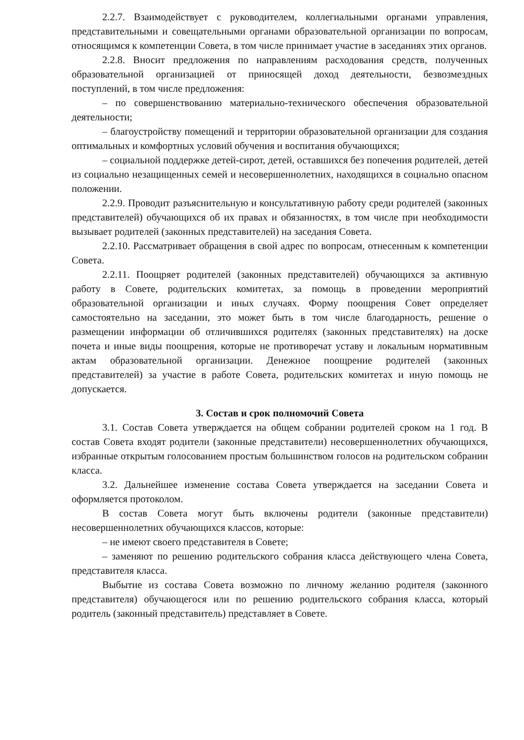2.2.7. Взаимодействует с руководителем, коллегиальными органами управления, представительными и совещательными органами образовательной организации по вопросам, относящимся к компетенции Совета, в том числе принимает участие в заседаниях этих органов.
2.2.8. Вносит предложения по направлениям расходования средств, полученных образовательной организацией от приносящей доход деятельности, безвозмездных поступлений, в том числе предложения:
– по совершенствованию материально-технического обеспечения образовательной деятельности;
– благоустройству помещений и территории образовательной организации для создания оптимальных и комфортных условий обучения и воспитания обучающихся;
– социальной поддержке детей-сирот, детей, оставшихся без попечения родителей, детей из социально незащищенных семей и несовершеннолетних, находящихся в социально опасном положении.
2.2.9. Проводит разъяснительную и консультативную работу среди родителей (законных представителей) обучающихся об их правах и обязанностях, в том числе при необходимости вызывает родителей (законных представителей) на заседания Совета.
2.2.10. Рассматривает обращения в свой адрес по вопросам, отнесенным к компетенции Совета.
2.2.11. Поощряет родителей (законных представителей) обучающихся за активную работу в Совете, родительских комитетах, за помощь в проведении мероприятий образовательной организации и иных случаях. Форму поощрения Совет определяет самостоятельно на заседании, это может быть в том числе благодарность, решение о размещении информации об отличившихся родителях (законных представителях) на доске почета и иные виды поощрения, которые не противоречат уставу и локальным нормативным актам образовательной организации. Денежное поощрение родителей (законных представителей) за участие в работе Совета, родительских комитетах и иную помощь не допускается.
3. Состав и срок полномочий Совета
3.1. Состав Совета утверждается на общем собрании родителей сроком на 1 год. В состав Совета входят родители (законные представители) несовершеннолетних обучающихся, избранные открытым голосованием простым большинством голосов на родительском собрании класса.
3.2. Дальнейшее изменение состава Совета утверждается на заседании Совета и оформляется протоколом.
В состав Совета могут быть включены родители (законные представители) несовершеннолетних обучающихся классов, которые:
– не имеют своего представителя в Совете;
– заменяют по решению родительского собрания класса действующего члена Совета, представителя класса.
Выбытие из состава Совета возможно по личному желанию родителя (законного представителя) обучающегося или по решению родительского собрания класса, который родитель (законный представитель) представляет в Совете.